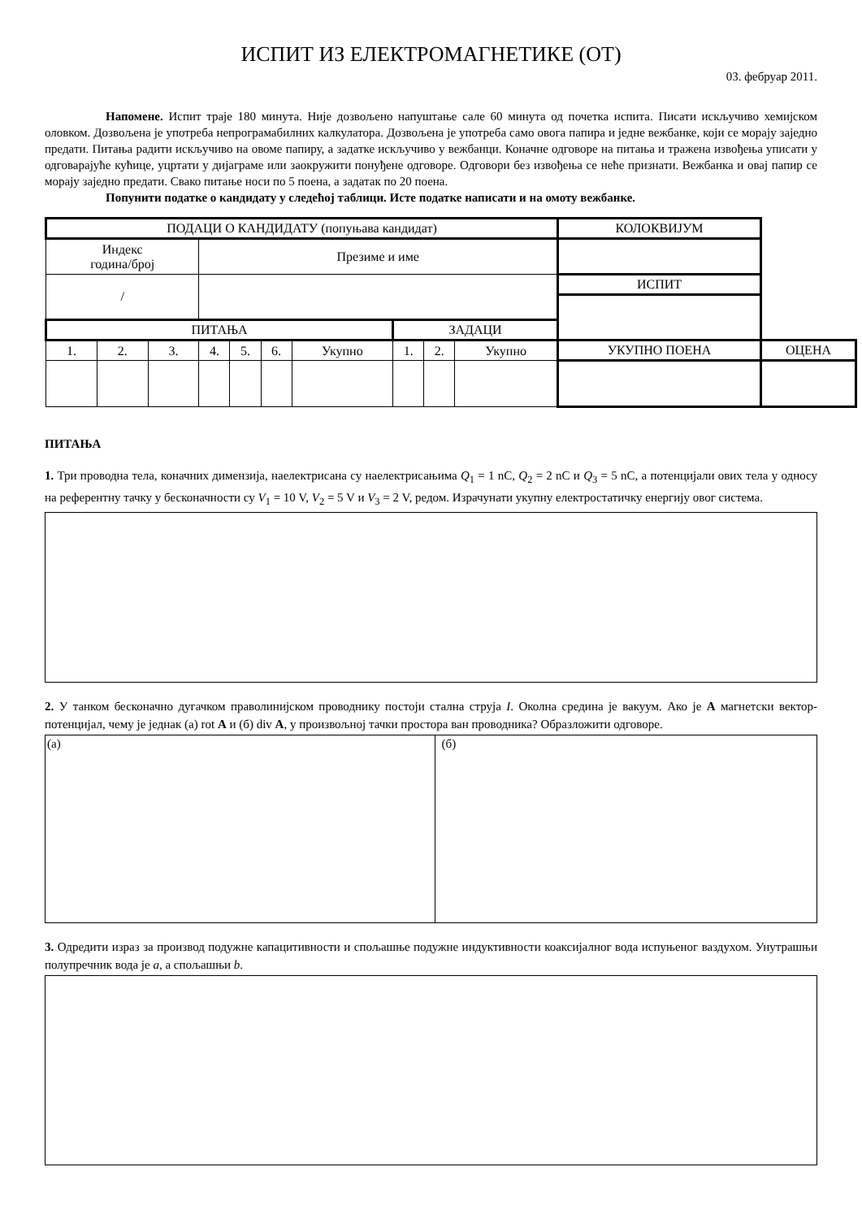ИСПИТ ИЗ ЕЛЕКТРОМАГНЕТИКЕ (ОТ)
03. фебруар 2011.
Напомене. Испит траје 180 минута. Није дозвољено напуштање сале 60 минута од почетка испита. Писати искључиво хемијском оловком. Дозвољена је употреба непрограмабилних калкулатора. Дозвољена је употреба само овога папира и једне вежбанке, који се морају заједно предати. Питања радити искључиво на овоме папиру, а задатке искључиво у вежбанци. Коначне одговоре на питања и тражена извођења уписати у одговарајуће кућице, уцртати у дијаграме или заокружити понуђене одговоре. Одговори без извођења се неће признати. Вежбанка и овај папир се морају заједно предати. Свако питање носи по 5 поена, а задатак по 20 поена.
Попунити податке о кандидату у следећој таблици. Исте податке написати и на омоту вежбанке.
| ПОДАЦИ О КАНДИДАТУ (попуњава кандидат) | | | | | | | | | | | КОЛОКВИЈУМ | |
| Индекс година/број | | | Презиме и име | | | | | | | | | |
| / | | | | | | | | | | | ИСПИТ | |
| ПИТАЊА | | | | | | | ЗАДАЦИ | | | | | |
| 1. | 2. | 3. | 4. | 5. | 6. | Укупно | 1. | 2. | Укупно | УКУПНО ПОЕНА | | ОЦЕНА |
ПИТАЊА
1. Три проводна тела, коначних димензија, наелектрисана су наелектрисањима Q<sub>1</sub> = 1 nC, Q<sub>2</sub> = 2 nC и Q<sub>3</sub> = 5 nC, а потенцијали ових тела у односу на референтну тачку у бесконачности су V<sub>1</sub> = 10 V, V<sub>2</sub> = 5 V и V<sub>3</sub> = 2 V, редом. Израчунати укупну електростатичку енергију овог система.
2. У танком бесконачно дугачком праволинијском проводнику постоји стална струја I. Околна средина је вакуум. Ако је A магнетски вектор-потенцијал, чему је једнак (а) rot A и (б) div A, у произвољној тачки простора ван проводника? Образложити одговоре.
(а) (б)
3. Одредити израз за производ подужне капацитивности и спољашње подужне индуктивности коаксијалног вода испуњеног ваздухом. Унутрашњи полупречник вода је a, а спољашњи b.